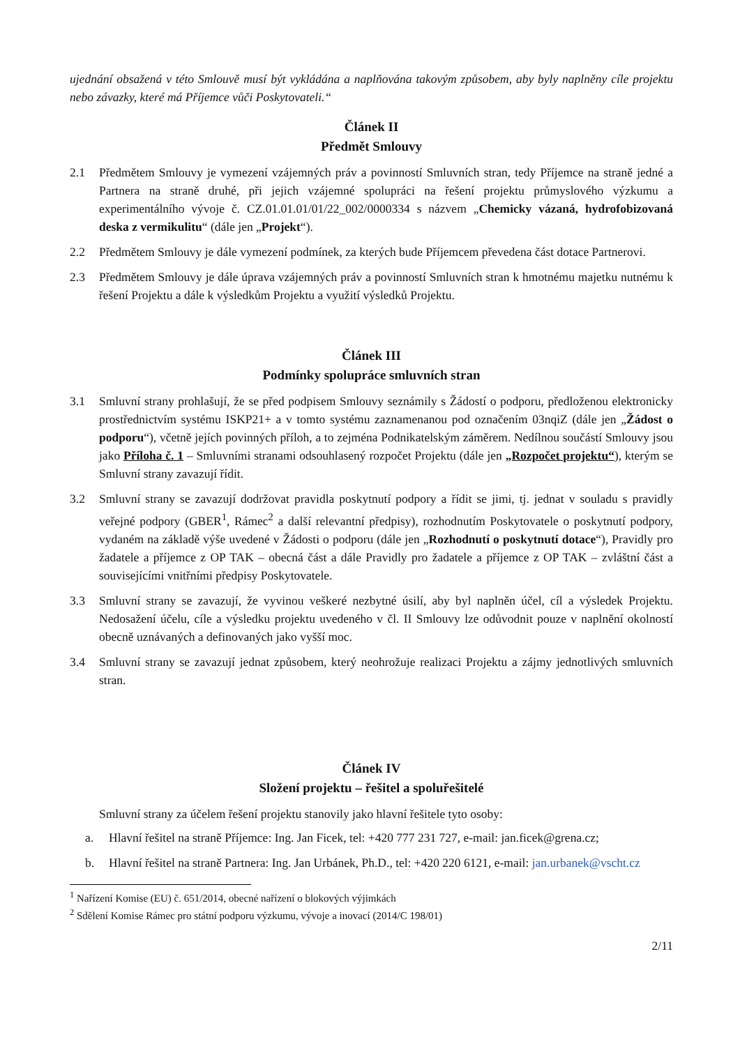ujednání obsažená v této Smlouvě musí být vykládána a naplňována takovým způsobem, aby byly naplněny cíle projektu nebo závazky, které má Příjemce vůči Poskytovateli.“
Článek II
Předmět Smlouvy
2.1 Předmětem Smlouvy je vymezení vzájemných práv a povinností Smluvních stran, tedy Příjemce na straně jedné a Partnera na straně druhé, při jejich vzájemné spolupráci na řešení projektu průmyslového výzkumu a experimentálního vývoje č. CZ.01.01.01/01/22_002/0000334 s názvem „Chemicky vázaná, hydrofobizovaná deska z vermikulitu“ (dále jen „Projekt“).
2.2 Předmětem Smlouvy je dále vymezení podmínek, za kterých bude Příjemcem převedena část dotace Partnerovi.
2.3 Předmětem Smlouvy je dále úprava vzájemných práv a povinností Smluvních stran k hmotnému majetku nutnému k řešení Projektu a dále k výsledkům Projektu a využití výsledků Projektu.
Článek III
Podmínky spolupráce smluvních stran
3.1 Smluvní strany prohlašují, že se před podpisem Smlouvy seznámily s Žádostí o podporu, předloženou elektronicky prostřednictvím systému ISKP21+ a v tomto systému zaznamenanou pod označením 03nqiZ (dále jen „Žádost o podporu“), včetně jejích povinných příloh, a to zejména Podnikatelským záměrem. Nedílnou součástí Smlouvy jsou jako Příloha č. 1 – Smluvními stranami odsouhlasený rozpočet Projektu (dále jen „Rozpočet projektu“), kterým se Smluvní strany zavazují řídit.
3.2 Smluvní strany se zavazují dodržovat pravidla poskytnutí podpory a řídit se jimi, tj. jednat v souladu s pravidly veřejné podpory (GBER<sup>1</sup>, Rámec<sup>2</sup> a další relevantní předpisy), rozhodnutím Poskytovatele o poskytnutí podpory, vydaném na základě výše uvedené v Žádosti o podporu (dále jen „Rozhodnutí o poskytnutí dotace“), Pravidly pro žadatele a příjemce z OP TAK – obecná část a dále Pravidly pro žadatele a příjemce z OP TAK – zvláštní část a souvisejícími vnitřními předpisy Poskytovatele.
3.3 Smluvní strany se zavazují, že vyvinou veškeré nezbytné úsilí, aby byl naplněn účel, cíl a výsledek Projektu. Nedosažení účelu, cíle a výsledku projektu uvedeného v čl. II Smlouvy lze odůvodnit pouze v naplnění okolností obecně uznávaných a definovaných jako vyšší moc.
3.4 Smluvní strany se zavazují jednat způsobem, který neohrožuje realizaci Projektu a zájmy jednotlivých smluvních stran.
Článek IV
Složení projektu – řešitel a spoluřešitelé
Smluvní strany za účelem řešení projektu stanovily jako hlavní řešitele tyto osoby:
a. Hlavní řešitel na straně Příjemce: Ing. Jan Ficek, tel: +420 777 231 727, e-mail: jan.ficek@grena.cz;
b. Hlavní řešitel na straně Partnera: Ing. Jan Urbánek, Ph.D., tel: +420 220 6121, e-mail: jan.urbanek@vscht.cz
<sup>1</sup> Nařízení Komise (EU) č. 651/2014, obecné nařízení o blokových výjimkách
<sup>2</sup> Sdělení Komise Rámec pro státní podporu výzkumu, vývoje a inovací (2014/C 198/01)
2/11